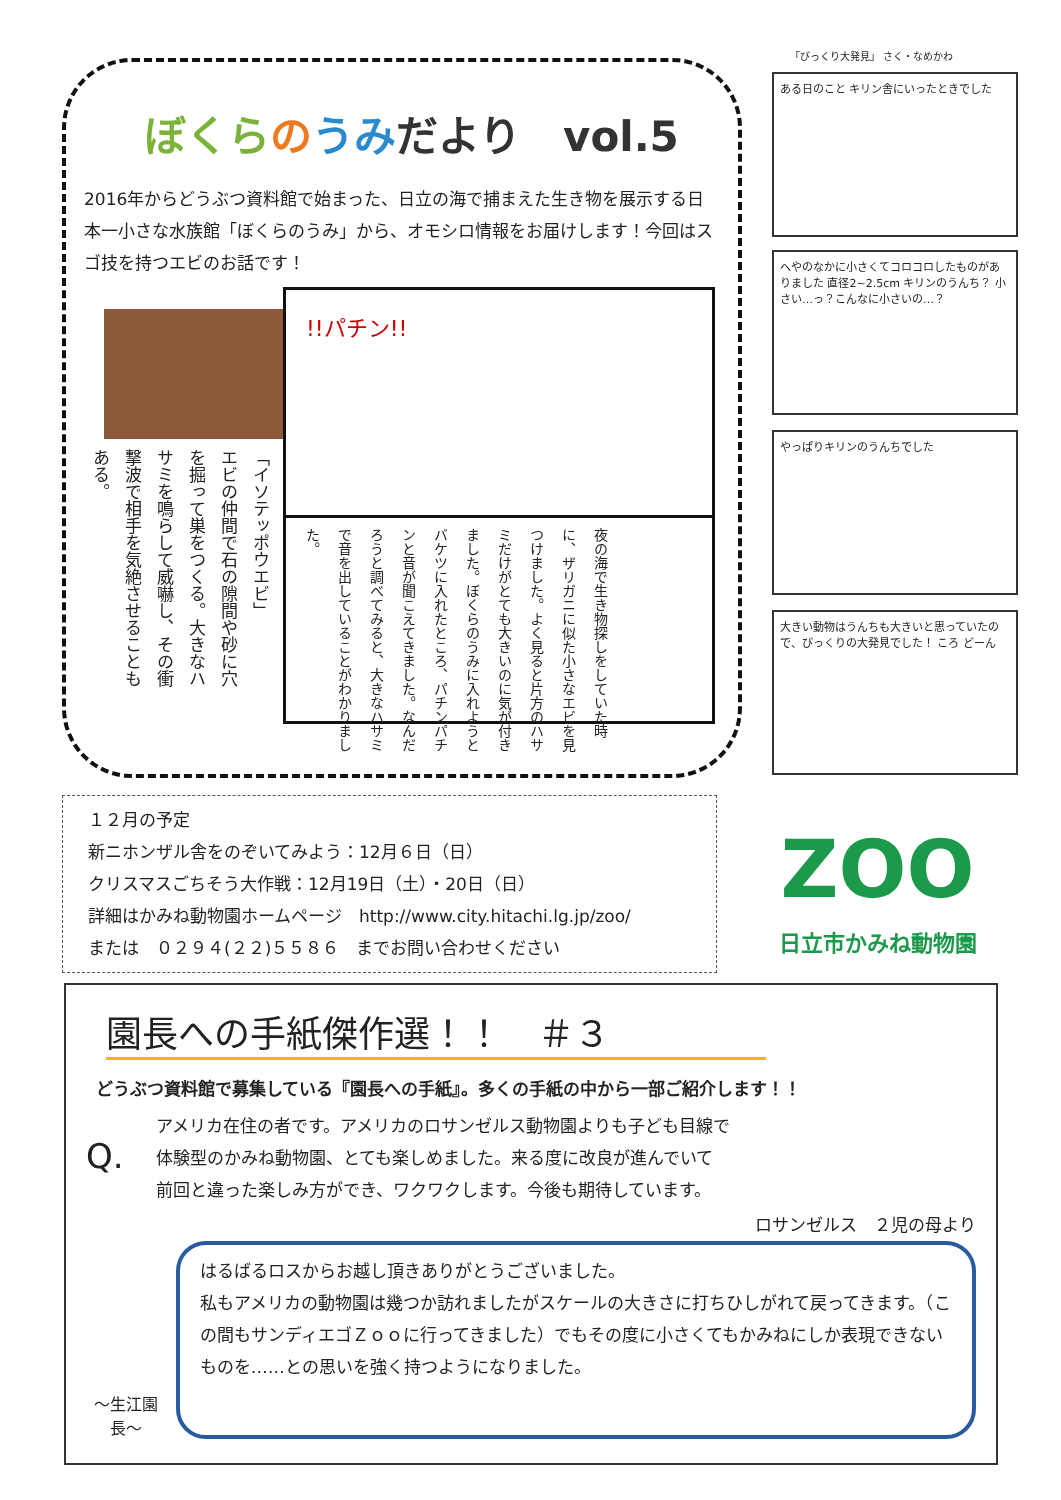ぼくら のうみだより　vol.5
2016年からどうぶつ資料館で始まった、日立の海で捕まえた生き物を展示する日本一小さな水族館「ぼくらのうみ」から、オモシロ情報をお届けします！今回はスゴ技を持つエビのお話です！
「イソテッポウエビ」
エビの仲間で石の隙間や砂に穴を掘って巣をつくる。大きなハサミを鳴らして威嚇し、その衝撃波で相手を気絶させることもある。
!!パチン!!
夜の海で生き物探しをしていた時に、ザリガニに似た小さなエビを見つけました。よく見ると片方のハサミだけがとても大きいのに気が付きました。ぼくらのうみに入れようとバケツに入れたところ、パチンパチンと音が聞こえてきました。なんだろうと調べてみると、大きなハサミで音を出していることがわかりました。
「びっくり大発見」 さく・なめかわ
ある日のこと キリン舎にいったときでした
へやのなかに小さくてコロコロしたものがありました 直径2~2.5cm キリンのうんち？ 小さい…っ？こんなに小さいの…？
やっぱりキリンのうんちでした
大きい動物はうんちも大きいと思っていたので、びっくりの大発見でした！ ころ どーん
１２月の予定
新ニホンザル舎をのぞいてみよう：12月６日（日）
クリスマスごちそう大作戦：12月19日（土）・20日（日）
詳細はかみね動物園ホームページ　http://www.city.hitachi.lg.jp/zoo/
または　０２９４(２２)５５８６　までお問い合わせください
ZOO
日立市かみね動物園
園長への手紙傑作選！！　＃３
どうぶつ資料館で募集している『園長への手紙』。多くの手紙の中から一部ご紹介します！！
Q.
アメリカ在住の者です。アメリカのロサンゼルス動物園よりも子ども目線で
体験型のかみね動物園、とても楽しめました。来る度に改良が進んでいて
前回と違った楽しみ方ができ、ワクワクします。今後も期待しています。
ロサンゼルス　２児の母より
～生江園長～
はるばるロスからお越し頂きありがとうございました。
私もアメリカの動物園は幾つか訪れましたがスケールの大きさに打ちひしがれて戻ってきます。（この間もサンディエゴＺｏｏに行ってきました）でもその度に小さくてもかみねにしか表現できないものを……との思いを強く持つようになりました。